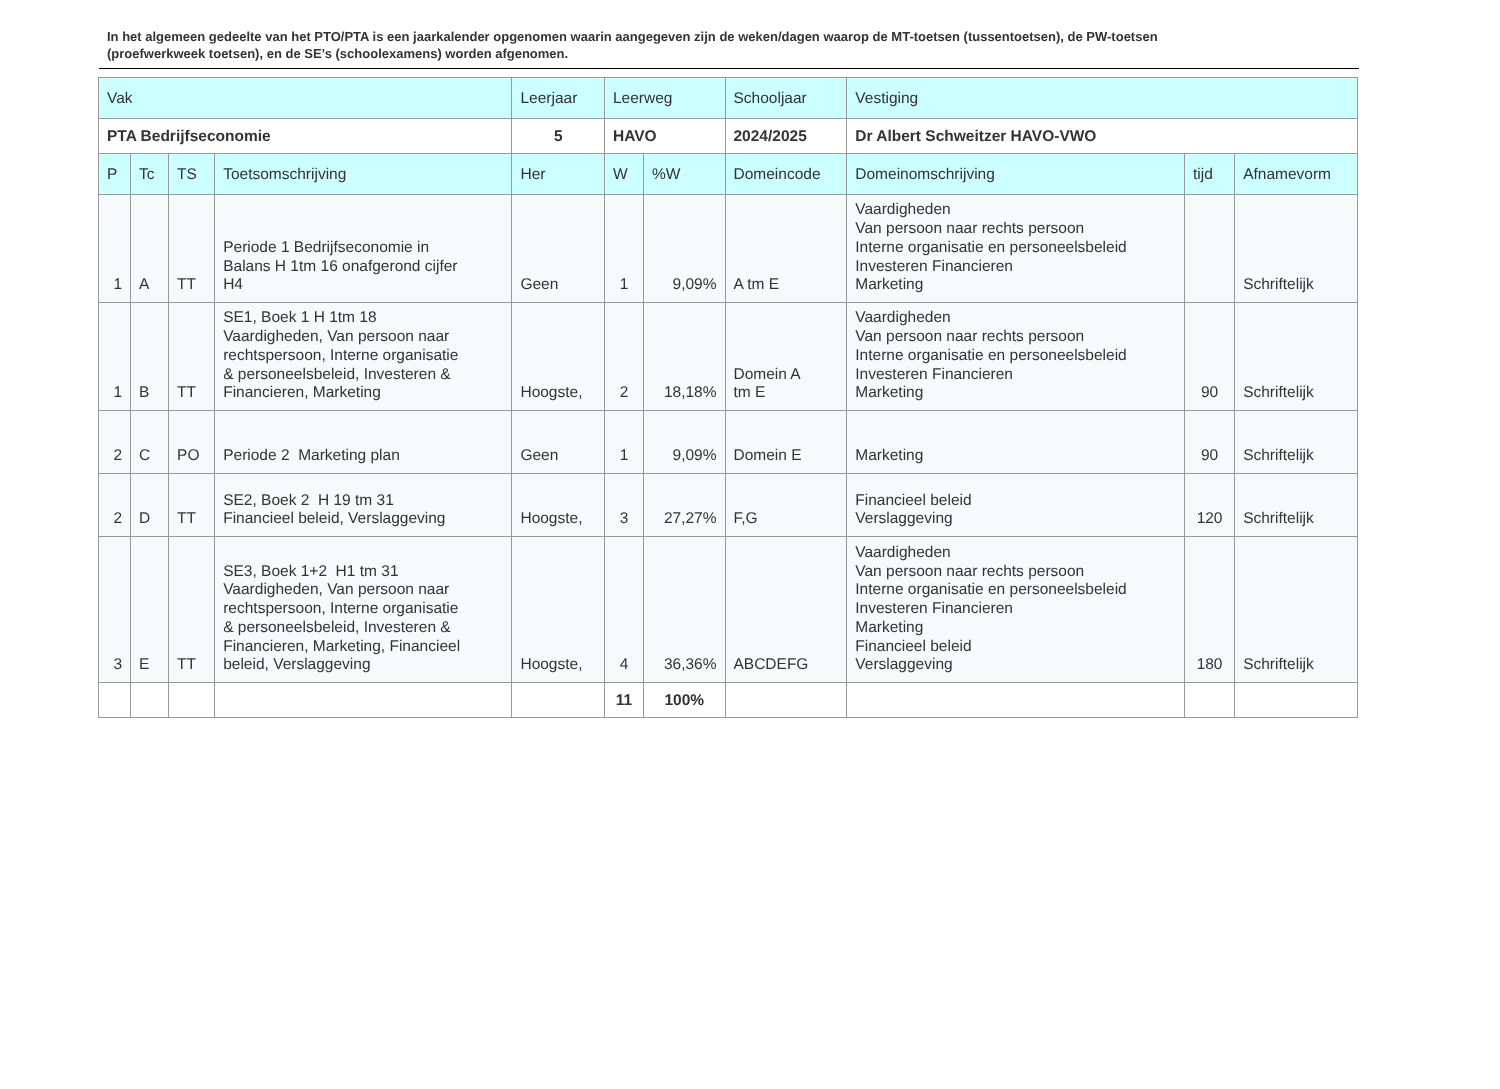In het algemeen gedeelte van het PTO/PTA is een jaarkalender opgenomen waarin aangegeven zijn de weken/dagen waarop de MT-toetsen (tussentoetsen), de PW-toetsen (proefwerkweek toetsen), en de SE’s (schoolexamens) worden afgenomen.
| Vak | | | | Leerjaar | Leerweg | | Schooljaar | Vestiging | | |
| --- | --- | --- | --- | --- | --- | --- | --- | --- | --- | --- |
| PTA Bedrijfseconomie | | | | 5 | HAVO | | 2024/2025 | Dr Albert Schweitzer HAVO-VWO | | |
| P | Tc | TS | Toetsomschrijving | Her | W | %W | Domeincode | Domeinomschrijving | tijd | Afnamevorm |
| 1 | A | TT | Periode 1 Bedrijfseconomie in Balans H 1tm 16 onafgerond cijfer H4 | Geen | 1 | 9,09% | A tm E | Vaardigheden Van persoon naar rechts persoon Interne organisatie en personeelsbeleid Investeren Financieren Marketing | | Schriftelijk |
| 1 | B | TT | SE1, Boek 1 H 1tm 18 Vaardigheden, Van persoon naar rechtspersoon, Interne organisatie & personeelsbeleid, Investeren & Financieren, Marketing | Hoogste, | 2 | 18,18% | Domein A tm E | Vaardigheden Van persoon naar rechts persoon Interne organisatie en personeelsbeleid Investeren Financieren Marketing | 90 | Schriftelijk |
| 2 | C | PO | Periode 2 Marketing plan | Geen | 1 | 9,09% | Domein E | Marketing | 90 | Schriftelijk |
| 2 | D | TT | SE2, Boek 2 H 19 tm 31 Financieel beleid, Verslaggeving | Hoogste, | 3 | 27,27% | F,G | Financieel beleid Verslaggeving | 120 | Schriftelijk |
| 3 | E | TT | SE3, Boek 1+2 H1 tm 31 Vaardigheden, Van persoon naar rechtspersoon, Interne organisatie & personeelsbeleid, Investeren & Financieren, Marketing, Financieel beleid, Verslaggeving | Hoogste, | 4 | 36,36% | ABCDEFG | Vaardigheden Van persoon naar rechts persoon Interne organisatie en personeelsbeleid Investeren Financieren Marketing Financieel beleid Verslaggeving | 180 | Schriftelijk |
| | | | | | 11 | 100% | | | | |